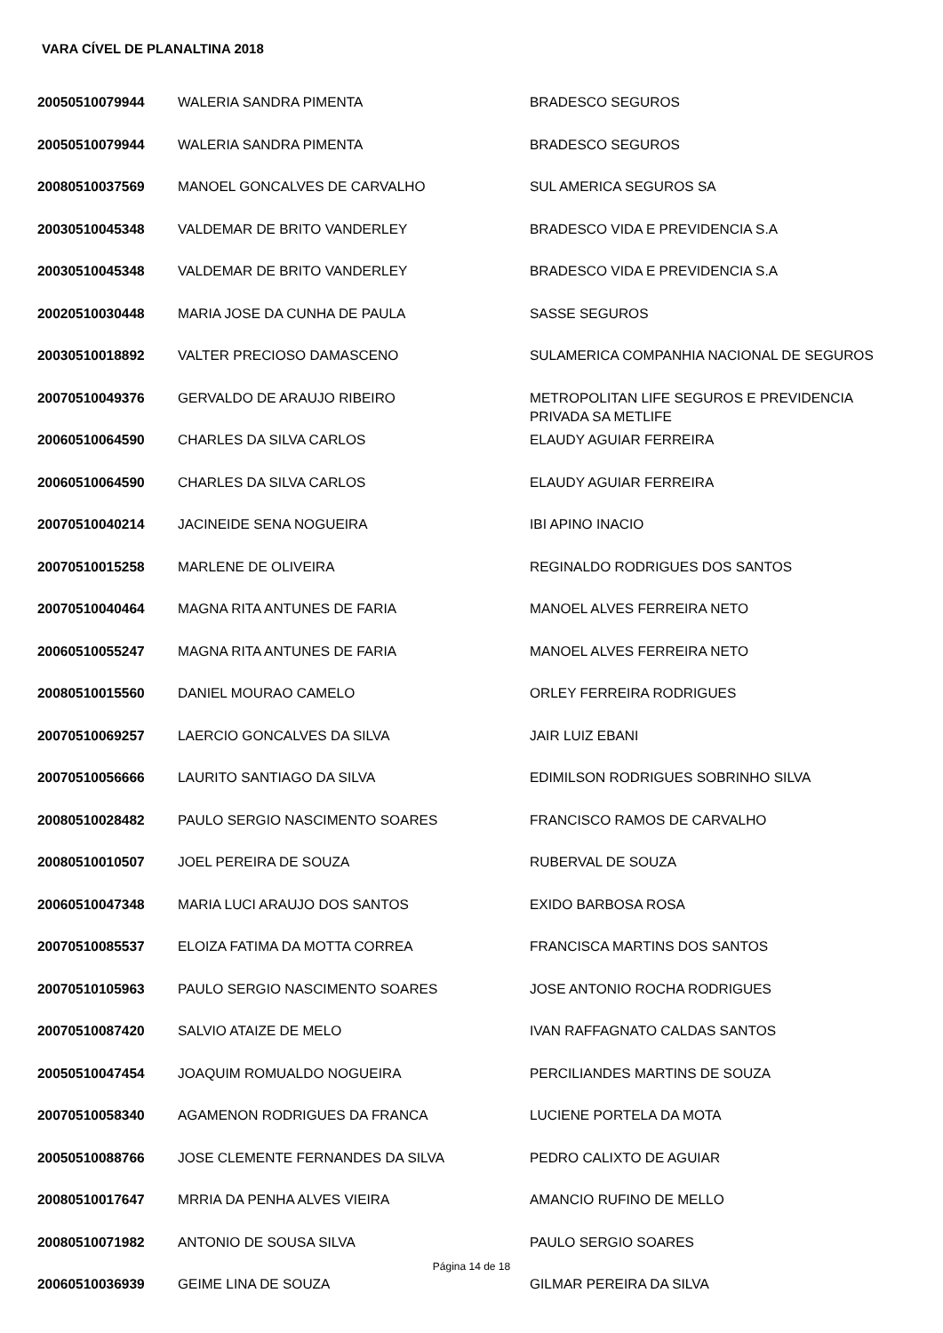VARA CÍVEL DE PLANALTINA 2018
| 20050510079944 | WALERIA SANDRA PIMENTA | BRADESCO SEGUROS |
| 20050510079944 | WALERIA SANDRA PIMENTA | BRADESCO SEGUROS |
| 20080510037569 | MANOEL GONCALVES DE CARVALHO | SUL AMERICA SEGUROS SA |
| 20030510045348 | VALDEMAR DE BRITO VANDERLEY | BRADESCO VIDA E PREVIDENCIA S.A |
| 20030510045348 | VALDEMAR DE BRITO VANDERLEY | BRADESCO VIDA E PREVIDENCIA S.A |
| 20020510030448 | MARIA JOSE DA CUNHA DE PAULA | SASSE SEGUROS |
| 20030510018892 | VALTER PRECIOSO DAMASCENO | SULAMERICA COMPANHIA NACIONAL DE SEGUROS |
| 20070510049376 | GERVALDO DE ARAUJO RIBEIRO | METROPOLITAN LIFE SEGUROS E PREVIDENCIA PRIVADA SA METLIFE |
| 20060510064590 | CHARLES DA SILVA CARLOS | ELAUDY AGUIAR FERREIRA |
| 20060510064590 | CHARLES DA SILVA CARLOS | ELAUDY AGUIAR FERREIRA |
| 20070510040214 | JACINEIDE SENA NOGUEIRA | IBI APINO INACIO |
| 20070510015258 | MARLENE DE OLIVEIRA | REGINALDO RODRIGUES DOS SANTOS |
| 20070510040464 | MAGNA RITA ANTUNES DE FARIA | MANOEL ALVES FERREIRA NETO |
| 20060510055247 | MAGNA RITA ANTUNES DE FARIA | MANOEL ALVES FERREIRA NETO |
| 20080510015560 | DANIEL MOURAO CAMELO | ORLEY FERREIRA RODRIGUES |
| 20070510069257 | LAERCIO GONCALVES DA SILVA | JAIR LUIZ EBANI |
| 20070510056666 | LAURITO SANTIAGO DA SILVA | EDIMILSON RODRIGUES SOBRINHO SILVA |
| 20080510028482 | PAULO SERGIO NASCIMENTO SOARES | FRANCISCO RAMOS DE CARVALHO |
| 20080510010507 | JOEL PEREIRA DE SOUZA | RUBERVAL DE SOUZA |
| 20060510047348 | MARIA LUCI ARAUJO DOS SANTOS | EXIDO BARBOSA ROSA |
| 20070510085537 | ELOIZA FATIMA DA MOTTA CORREA | FRANCISCA MARTINS DOS SANTOS |
| 20070510105963 | PAULO SERGIO NASCIMENTO SOARES | JOSE ANTONIO ROCHA RODRIGUES |
| 20070510087420 | SALVIO ATAIZE DE MELO | IVAN RAFFAGNATO CALDAS SANTOS |
| 20050510047454 | JOAQUIM ROMUALDO NOGUEIRA | PERCILIANDES MARTINS DE SOUZA |
| 20070510058340 | AGAMENON RODRIGUES DA FRANCA | LUCIENE PORTELA DA MOTA |
| 20050510088766 | JOSE CLEMENTE FERNANDES DA SILVA | PEDRO CALIXTO DE AGUIAR |
| 20080510017647 | MRRIA DA PENHA ALVES VIEIRA | AMANCIO RUFINO DE MELLO |
| 20080510071982 | ANTONIO DE SOUSA SILVA | PAULO SERGIO SOARES |
| 20060510036939 | GEIME LINA DE SOUZA | GILMAR PEREIRA DA SILVA |
Página 14 de 18